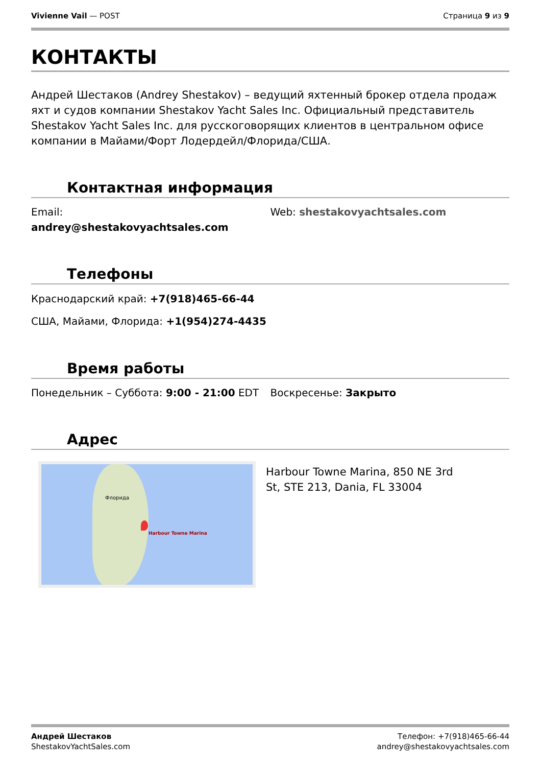Vivienne Vail — POST Страница 9 из 9
КОНТАКТЫ
Андрей Шестаков (Andrey Shestakov) – ведущий яхтенный брокер отдела продаж яхт и судов компании Shestakov Yacht Sales Inc. Официальный представитель Shestakov Yacht Sales Inc. для русскоговорящих клиентов в центральном офисе компании в Майами/Форт Лодердейл/Флорида/США.
Контактная информация
Email:
andrey@shestakovyachtsales.com
Web: shestakovyachtsales.com
Телефоны
Краснодарский край: +7(918)465-66-44
США, Майами, Флорида: +1(954)274-4435
Время работы
Понедельник – Суббота: 9:00 - 21:00 EDT
Воскресенье: Закрыто
Адрес
Harbour Towne Marina
Флорида
Harbour Towne Marina, 850 NE 3rd St, STE 213, Dania, FL 33004
Андрей Шестаков
ShestakovYachtSales.com
Телефон: +7(918)465-66-44
andrey@shestakovyachtsales.com